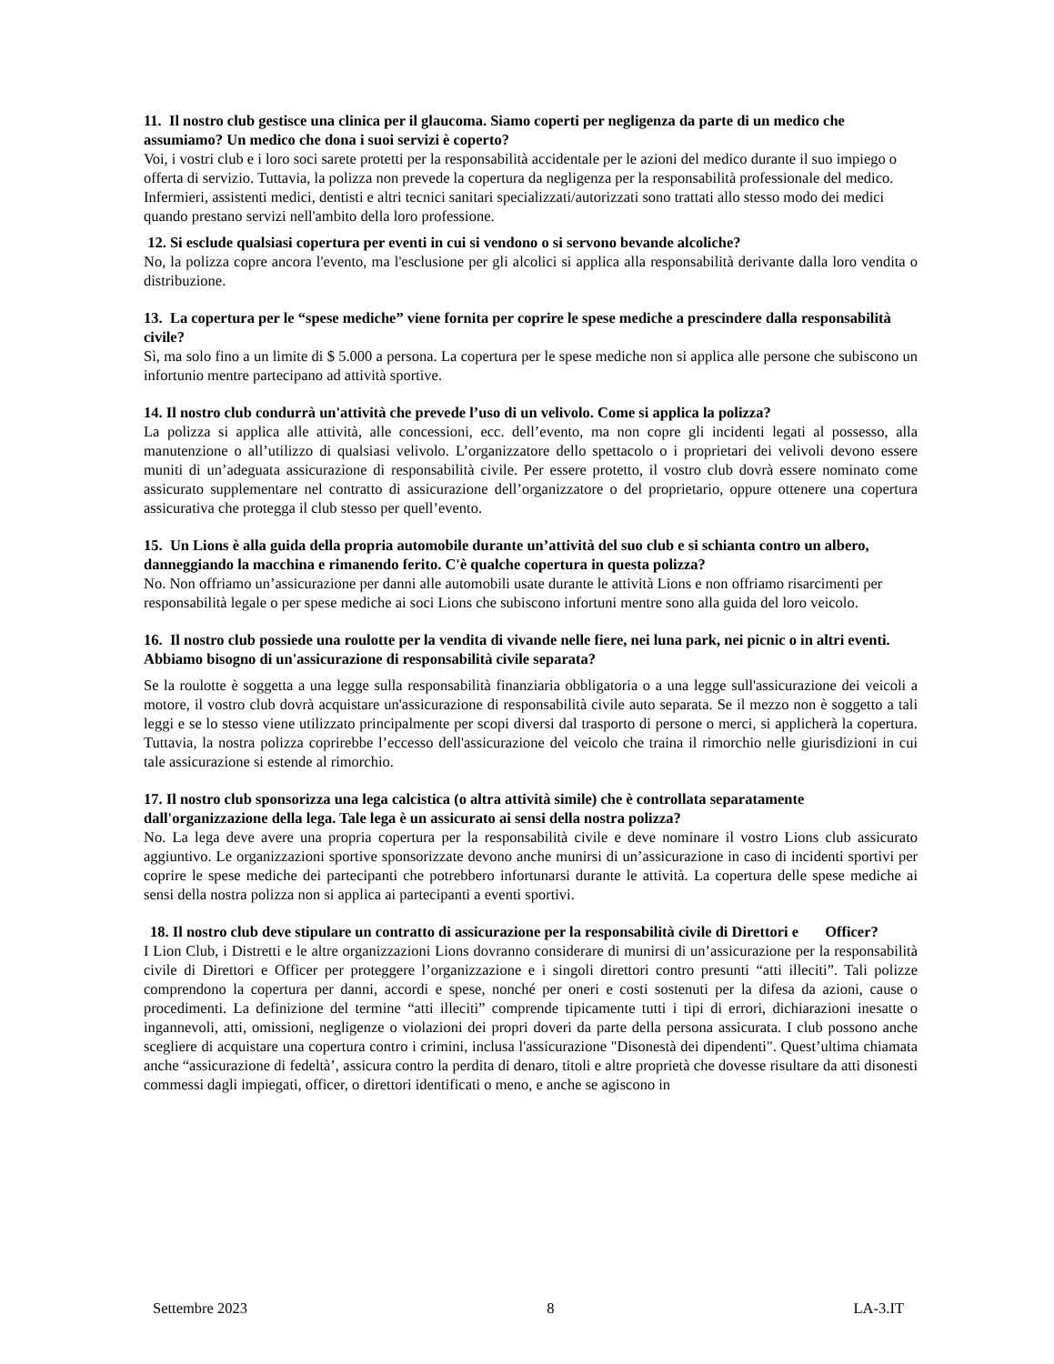11. Il nostro club gestisce una clinica per il glaucoma. Siamo coperti per negligenza da parte di un medico che assumiamo? Un medico che dona i suoi servizi è coperto?
Voi, i vostri club e i loro soci sarete protetti per la responsabilità accidentale per le azioni del medico durante il suo impiego o offerta di servizio. Tuttavia, la polizza non prevede la copertura da negligenza per la responsabilità professionale del medico. Infermieri, assistenti medici, dentisti e altri tecnici sanitari specializzati/autorizzati sono trattati allo stesso modo dei medici quando prestano servizi nell'ambito della loro professione.
12. Si esclude qualsiasi copertura per eventi in cui si vendono o si servono bevande alcoliche?
No, la polizza copre ancora l'evento, ma l'esclusione per gli alcolici si applica alla responsabilità derivante dalla loro vendita o distribuzione.
13. La copertura per le “spese mediche” viene fornita per coprire le spese mediche a prescindere dalla responsabilità civile?
Sì, ma solo fino a un limite di $ 5.000 a persona. La copertura per le spese mediche non si applica alle persone che subiscono un infortunio mentre partecipano ad attività sportive.
14. Il nostro club condurrà un'attività che prevede l’uso di un velivolo. Come si applica la polizza?
La polizza si applica alle attività, alle concessioni, ecc. dell’evento, ma non copre gli incidenti legati al possesso, alla manutenzione o all’utilizzo di qualsiasi velivolo. L’organizzatore dello spettacolo o i proprietari dei velivoli devono essere muniti di un’adeguata assicurazione di responsabilità civile. Per essere protetto, il vostro club dovrà essere nominato come assicurato supplementare nel contratto di assicurazione dell’organizzatore o del proprietario, oppure ottenere una copertura assicurativa che protegga il club stesso per quell’evento.
15. Un Lions è alla guida della propria automobile durante un’attività del suo club e si schianta contro un albero, danneggiando la macchina e rimanendo ferito. C'è qualche copertura in questa polizza?
No. Non offriamo un’assicurazione per danni alle automobili usate durante le attività Lions e non offriamo risarcimenti per responsabilità legale o per spese mediche ai soci Lions che subiscono infortuni mentre sono alla guida del loro veicolo.
16. Il nostro club possiede una roulotte per la vendita di vivande nelle fiere, nei luna park, nei picnic o in altri eventi. Abbiamo bisogno di un'assicurazione di responsabilità civile separata?
Se la roulotte è soggetta a una legge sulla responsabilità finanziaria obbligatoria o a una legge sull'assicurazione dei veicoli a motore, il vostro club dovrà acquistare un'assicurazione di responsabilità civile auto separata. Se il mezzo non è soggetto a tali leggi e se lo stesso viene utilizzato principalmente per scopi diversi dal trasporto di persone o merci, si applicherà la copertura. Tuttavia, la nostra polizza coprirebbe l’eccesso dell'assicurazione del veicolo che traina il rimorchio nelle giurisdizioni in cui tale assicurazione si estende al rimorchio.
17. Il nostro club sponsorizza una lega calcistica (o altra attività simile) che è controllata separatamente dall'organizzazione della lega. Tale lega è un assicurato ai sensi della nostra polizza?
No. La lega deve avere una propria copertura per la responsabilità civile e deve nominare il vostro Lions club assicurato aggiuntivo. Le organizzazioni sportive sponsorizzate devono anche munirsi di un’assicurazione in caso di incidenti sportivi per coprire le spese mediche dei partecipanti che potrebbero infortunarsi durante le attività. La copertura delle spese mediche ai sensi della nostra polizza non si applica ai partecipanti a eventi sportivi.
18. Il nostro club deve stipulare un contratto di assicurazione per la responsabilità civile di Direttori e Officer?
I Lion Club, i Distretti e le altre organizzazioni Lions dovranno considerare di munirsi di un’assicurazione per la responsabilità civile di Direttori e Officer per proteggere l’organizzazione e i singoli direttori contro presunti “atti illeciti”. Tali polizze comprendono la copertura per danni, accordi e spese, nonché per oneri e costi sostenuti per la difesa da azioni, cause o procedimenti. La definizione del termine “atti illeciti” comprende tipicamente tutti i tipi di errori, dichiarazioni inesatte o ingannevoli, atti, omissioni, negligenze o violazioni dei propri doveri da parte della persona assicurata. I club possono anche scegliere di acquistare una copertura contro i crimini, inclusa l'assicurazione "Disonestà dei dipendenti". Quest’ultima chiamata anche “assicurazione di fedeltà’, assicura contro la perdita di denaro, titoli e altre proprietà che dovesse risultare da atti disonesti commessi dagli impiegati, officer, o direttori identificati o meno, e anche se agiscono in
Settembre 2023 8 LA-3.IT